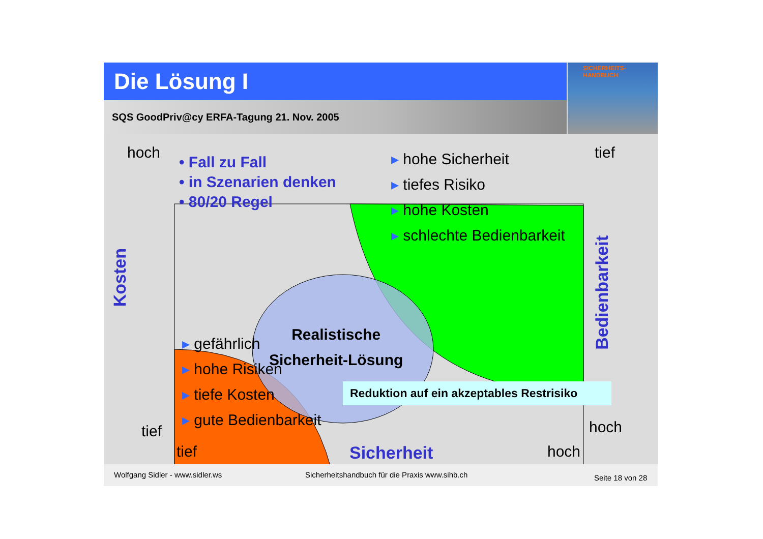Die Lösung I
SQS GoodPriv@cy ERFA-Tagung 21. Nov. 2005
SICHERHEITS-
HANDBUCH
hoch
tief
tief
hoch
tief Sicherheit hoch
Kosten
Bedienbarkeit
• Fall zu Fall
• in Szenarien denken
• 80/20 Regel
▸ hohe Sicherheit
▸ tiefes Risiko
▸ hohe Kosten
▸ schlechte Bedienbarkeit
Realistische
Sicherheit-Lösung
▸ gefährlich
▸ hohe Risiken
▸ tiefe Kosten
▸ gute Bedienbarkeit
Reduktion auf ein akzeptables Restrisiko
Wolfgang Sidler - www.sidler.ws Sicherheitshandbuch für die Praxis www.sihb.ch Seite 18 von 28